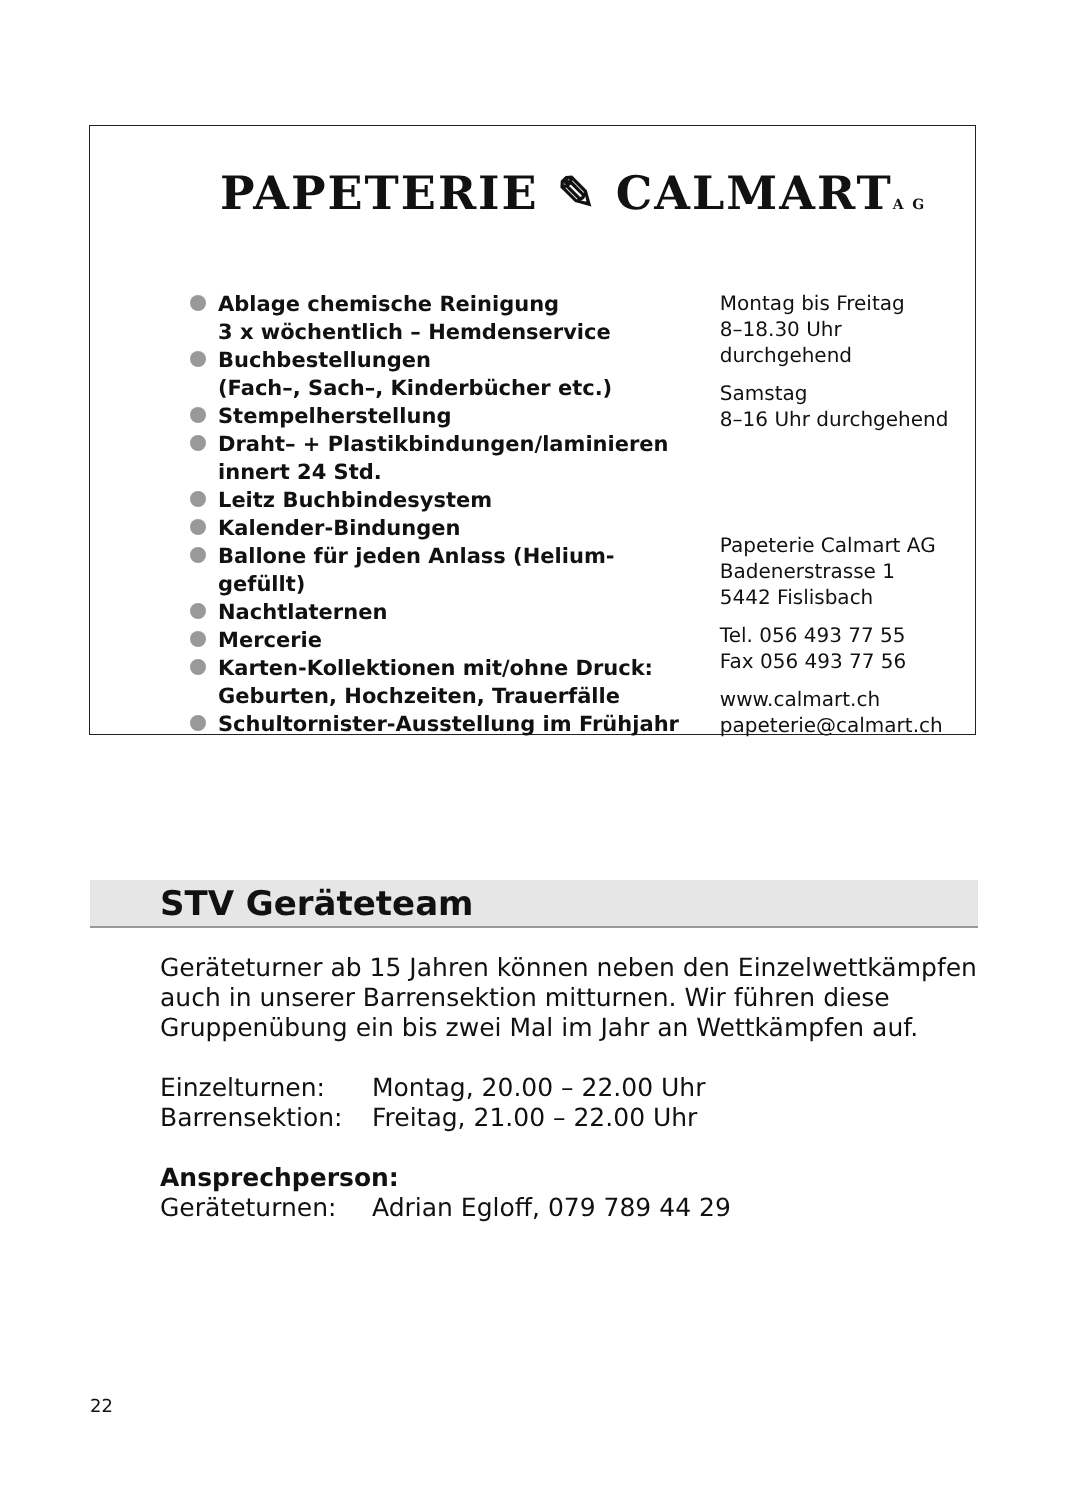PAPETERIE ✎ CALMARTA G
Ablage chemische Reinigung
3 x wöchentlich – Hemdenservice
Buchbestellungen
(Fach–, Sach–, Kinderbücher etc.)
Stempelherstellung
Draht– + Plastikbindungen/laminieren
innert 24 Std.
Leitz Buchbindesystem
Kalender-Bindungen
Ballone für jeden Anlass (Helium-gefüllt)
Nachtlaternen
Mercerie
Karten-Kollektionen mit/ohne Druck:
Geburten, Hochzeiten, Trauerfälle
Schultornister-Ausstellung im Frühjahr
Montag bis Freitag
8–18.30 Uhr durchgehend
Samstag
8–16 Uhr durchgehend
Papeterie Calmart AG
Badenerstrasse 1
5442 Fislisbach
Tel. 056 493 77 55
Fax 056 493 77 56
www.calmart.ch
papeterie@calmart.ch
STV Geräteteam
Geräteturner ab 15 Jahren können neben den Einzelwettkämpfen auch in unserer Barrensektion mitturnen. Wir führen diese Gruppenübung ein bis zwei Mal im Jahr an Wettkämpfen auf.
Einzelturnen: Montag, 20.00 – 22.00 Uhr
Barrensektion: Freitag, 21.00 – 22.00 Uhr
Ansprechperson:
Geräteturnen: Adrian Egloff, 079 789 44 29
22